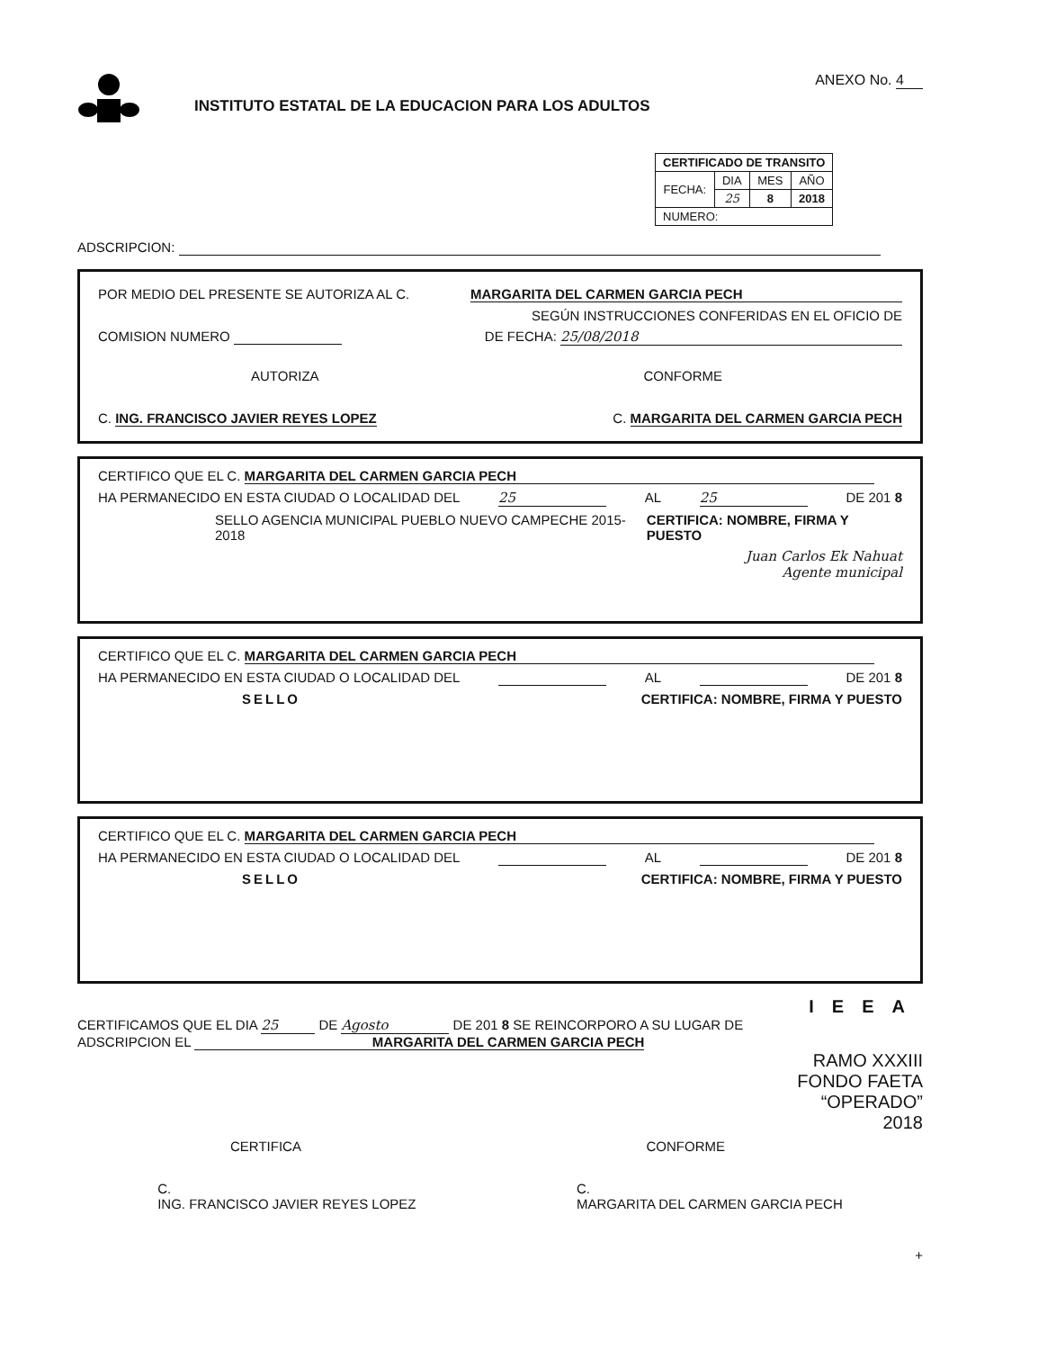INSTITUTO ESTATAL DE LA EDUCACION PARA LOS ADULTOS
ANEXO No. 4
| CERTIFICADO DE TRANSITO | | | |
| --- | --- | --- | --- |
| FECHA: | DIA | MES | AÑO |
| | 25 | 8 | 2018 |
| NUMERO: | | | |
ADSCRIPCION:
POR MEDIO DEL PRESENTE SE AUTORIZA AL C. MARGARITA DEL CARMEN GARCIA PECH
SEGÚN INSTRUCCIONES CONFERIDAS EN EL OFICIO DE
COMISION NUMERO DE FECHA: 25/08/2018
AUTORIZA CONFORME
C. ING. FRANCISCO JAVIER REYES LOPEZ C. MARGARITA DEL CARMEN GARCIA PECH
CERTIFICO QUE EL C. MARGARITA DEL CARMEN GARCIA PECH
HA PERMANECIDO EN ESTA CIUDAD O LOCALIDAD DEL 25 AL 25 DE 201 8
SELLO AGENCIA MUNICIPAL PUEBLO NUEVO CAMPECHE 2015-2018 CERTIFICA: NOMBRE, FIRMA Y PUESTO
Juan Carlos Ek Nahuat
Agente municipal
CERTIFICO QUE EL C. MARGARITA DEL CARMEN GARCIA PECH
HA PERMANECIDO EN ESTA CIUDAD O LOCALIDAD DEL AL DE 201 8
SELLO CERTIFICA: NOMBRE, FIRMA Y PUESTO
CERTIFICO QUE EL C. MARGARITA DEL CARMEN GARCIA PECH
HA PERMANECIDO EN ESTA CIUDAD O LOCALIDAD DEL AL DE 201 8
SELLO CERTIFICA: NOMBRE, FIRMA Y PUESTO
IEEA
CERTIFICAMOS QUE EL DIA 25 DE Agosto DE 201 8 SE REINCORPORO A SU LUGAR DE
ADSCRIPCION EL MARGARITA DEL CARMEN GARCIA PECH
RAMO XXXIII
FONDO FAETA
“OPERADO”
2018
CERTIFICA CONFORME
C.
ING. FRANCISCO JAVIER REYES LOPEZ C.
MARGARITA DEL CARMEN GARCIA PECH
+